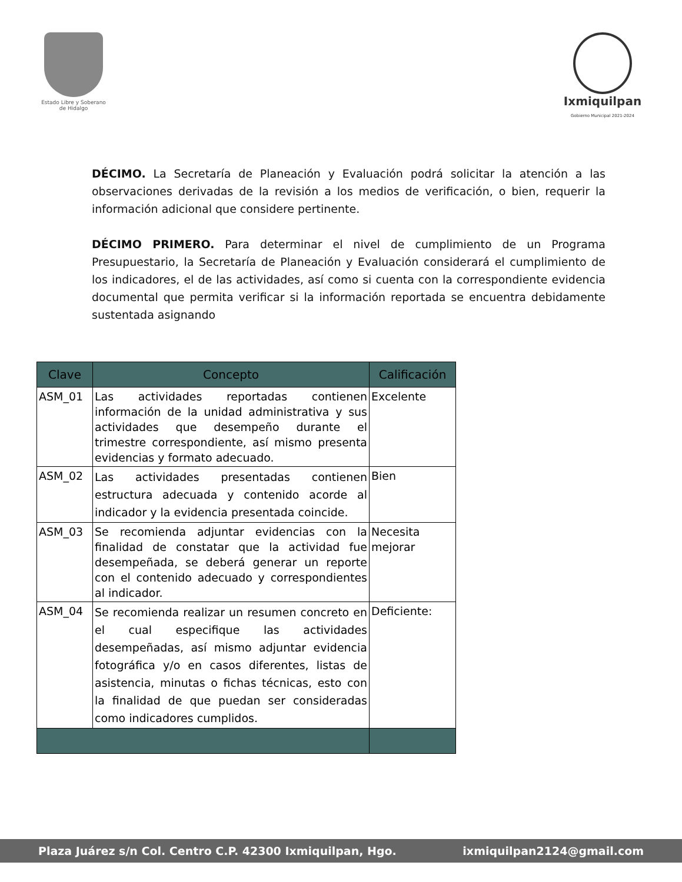Estado Libre y Soberano
de Hidalgo
Ixmiquilpan
Gobierno Municipal 2021-2024
DÉCIMO. La Secretaría de Planeación y Evaluación podrá solicitar la atención a las observaciones derivadas de la revisión a los medios de verificación, o bien, requerir la información adicional que considere pertinente.
DÉCIMO PRIMERO. Para determinar el nivel de cumplimiento de un Programa Presupuestario, la Secretaría de Planeación y Evaluación considerará el cumplimiento de los indicadores, el de las actividades, así como si cuenta con la correspondiente evidencia documental que permita verificar si la información reportada se encuentra debidamente sustentada asignando
| Clave | Concepto | Calificación |
| --- | --- | --- |
| ASM_01 | Las actividades reportadas contienen información de la unidad administrativa y sus actividades que desempeño durante el trimestre correspondiente, así mismo presenta evidencias y formato adecuado. | Excelente |
| ASM_02 | Las actividades presentadas contienen estructura adecuada y contenido acorde al indicador y la evidencia presentada coincide. | Bien |
| ASM_03 | Se recomienda adjuntar evidencias con la finalidad de constatar que la actividad fue desempeñada, se deberá generar un reporte con el contenido adecuado y correspondientes al indicador. | Necesita mejorar |
| ASM_04 | Se recomienda realizar un resumen concreto en el cual especifique las actividades desempeñadas, así mismo adjuntar evidencia fotográfica y/o en casos diferentes, listas de asistencia, minutas o fichas técnicas, esto con la finalidad de que puedan ser consideradas como indicadores cumplidos. | Deficiente: |
Plaza Juárez s/n Col. Centro C.P. 42300 Ixmiquilpan, Hgo. ixmiquilpan2124@gmail.com